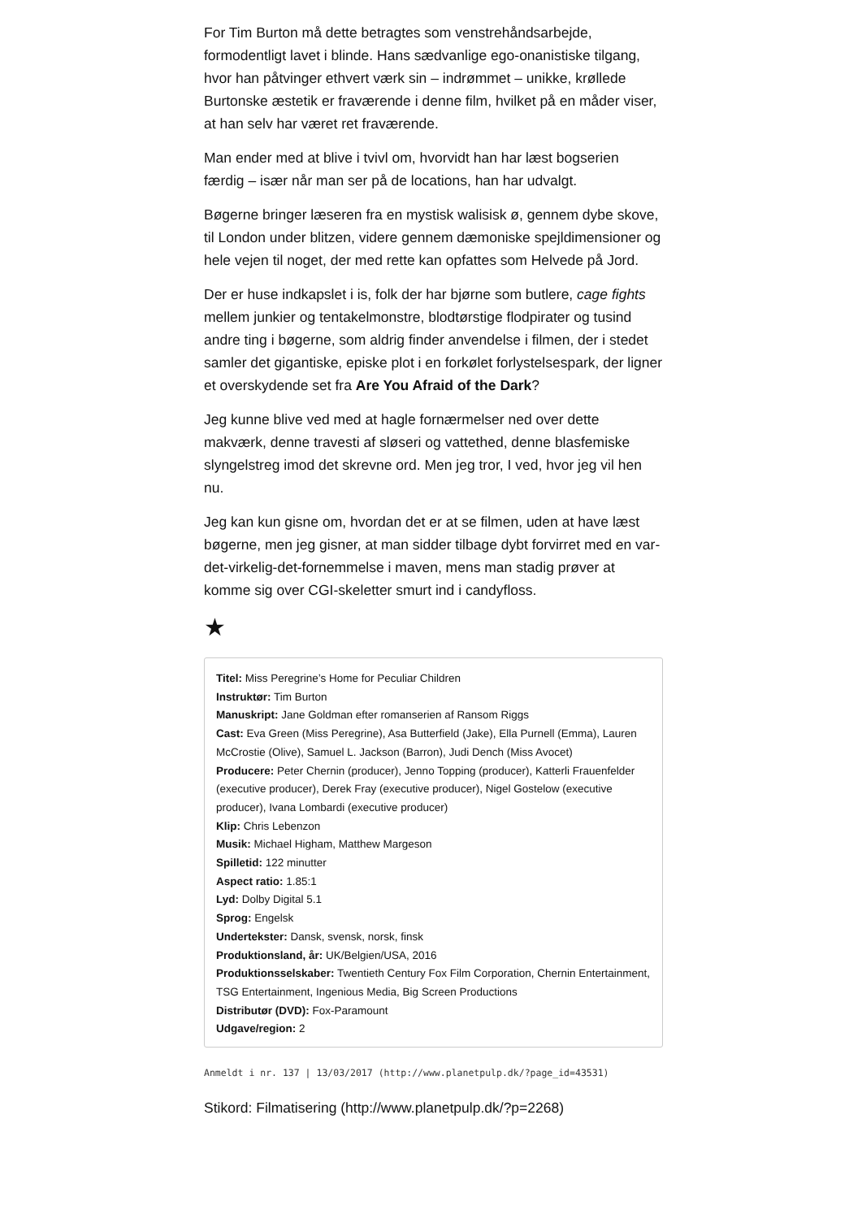For Tim Burton må dette betragtes som venstrehåndsarbejde, formodentligt lavet i blinde. Hans sædvanlige ego-onanistiske tilgang, hvor han påtvinger ethvert værk sin – indrømmet – unikke, krøllede Burtonske æstetik er fraværende i denne film, hvilket på en måder viser, at han selv har været ret fraværende.
Man ender med at blive i tvivl om, hvorvidt han har læst bogserien færdig – især når man ser på de locations, han har udvalgt.
Bøgerne bringer læseren fra en mystisk walisisk ø, gennem dybe skove, til London under blitzen, videre gennem dæmoniske spejldimensioner og hele vejen til noget, der med rette kan opfattes som Helvede på Jord.
Der er huse indkapslet i is, folk der har bjørne som butlere, cage fights mellem junkier og tentakelmonstre, blodtørstige flodpirater og tusind andre ting i bøgerne, som aldrig finder anvendelse i filmen, der i stedet samler det gigantiske, episke plot i en forkølet forlystelsespark, der ligner et overskydende set fra Are You Afraid of the Dark?
Jeg kunne blive ved med at hagle fornærmelser ned over dette makværk, denne travesti af sløseri og vattethed, denne blasfemiske slyngelstreg imod det skrevne ord. Men jeg tror, I ved, hvor jeg vil hen nu.
Jeg kan kun gisne om, hvordan det er at se filmen, uden at have læst bøgerne, men jeg gisner, at man sidder tilbage dybt forvirret med en var-det-virkelig-det-fornemmelse i maven, mens man stadig prøver at komme sig over CGI-skeletter smurt ind i candyfloss.
★
Titel: Miss Peregrine’s Home for Peculiar Children
Instruktør: Tim Burton
Manuskript: Jane Goldman efter romanserien af Ransom Riggs
Cast: Eva Green (Miss Peregrine), Asa Butterfield (Jake), Ella Purnell (Emma), Lauren McCrostie (Olive), Samuel L. Jackson (Barron), Judi Dench (Miss Avocet)
Producere: Peter Chernin (producer), Jenno Topping (producer), Katterli Frauenfelder (executive producer), Derek Fray (executive producer), Nigel Gostelow (executive producer), Ivana Lombardi (executive producer)
Klip: Chris Lebenzon
Musik: Michael Higham, Matthew Margeson
Spilletid: 122 minutter
Aspect ratio: 1.85:1
Lyd: Dolby Digital 5.1
Sprog: Engelsk
Undertekster: Dansk, svensk, norsk, finsk
Produktionsland, år: UK/Belgien/USA, 2016
Produktionsselskaber: Twentieth Century Fox Film Corporation, Chernin Entertainment, TSG Entertainment, Ingenious Media, Big Screen Productions
Distributør (DVD): Fox-Paramount
Udgave/region: 2
Anmeldt i nr. 137 | 13/03/2017 (http://www.planetpulp.dk/?page_id=43531)
Stikord: Filmatisering (http://www.planetpulp.dk/?p=2268)